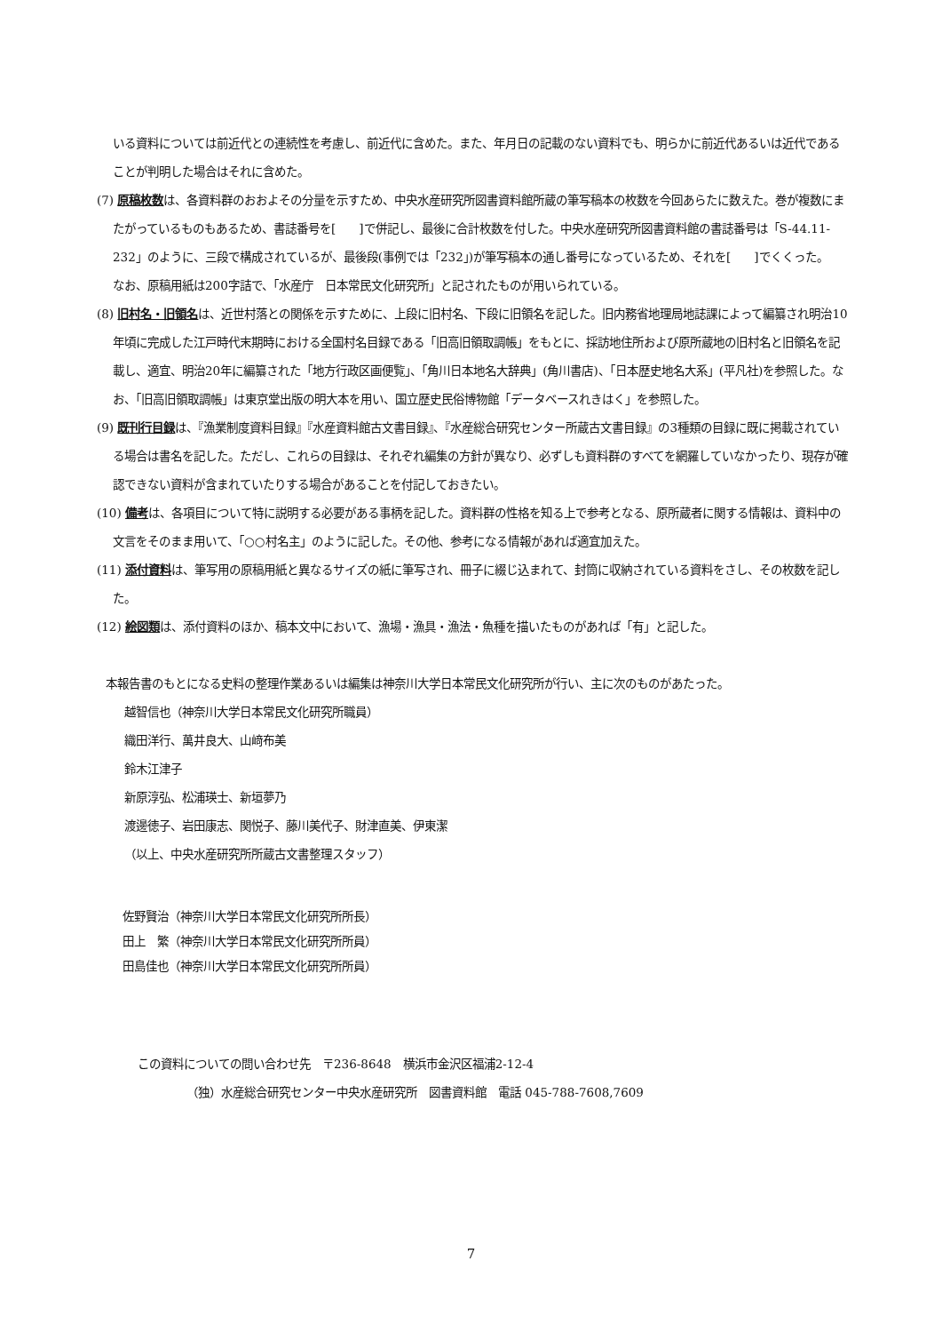いる資料については前近代との連続性を考慮し、前近代に含めた。また、年月日の記載のない資料でも、明らかに前近代あるいは近代であることが判明した場合はそれに含めた。
(7) 原稿枚数は、各資料群のおおよその分量を示すため、中央水産研究所図書資料館所蔵の筆写稿本の枚数を今回あらたに数えた。巻が複数にまたがっているものもあるため、書誌番号を[　　]で併記し、最後に合計枚数を付した。中央水産研究所図書資料館の書誌番号は「S-44.11-232」のように、三段で構成されているが、最後段(事例では「232」)が筆写稿本の通し番号になっているため、それを[　　]でくくった。
なお、原稿用紙は200字詰で、「水産庁　日本常民文化研究所」と記されたものが用いられている。
(8) 旧村名・旧領名は、近世村落との関係を示すために、上段に旧村名、下段に旧領名を記した。旧内務省地理局地誌課によって編纂され明治10年頃に完成した江戸時代末期時における全国村名目録である「旧高旧領取調帳」をもとに、採訪地住所および原所蔵地の旧村名と旧領名を記載し、適宜、明治20年に編纂された「地方行政区画便覧」、「角川日本地名大辞典」(角川書店)、「日本歴史地名大系」(平凡社)を参照した。なお、「旧高旧領取調帳」は東京堂出版の明大本を用い、国立歴史民俗博物館「データベースれきはく」を参照した。
(9) 既刊行目録は、『漁業制度資料目録』『水産資料館古文書目録』、『水産総合研究センター所蔵古文書目録』の3種類の目録に既に掲載されている場合は書名を記した。ただし、これらの目録は、それぞれ編集の方針が異なり、必ずしも資料群のすべてを網羅していなかったり、現存が確認できない資料が含まれていたりする場合があることを付記しておきたい。
(10) 備考は、各項目について特に説明する必要がある事柄を記した。資料群の性格を知る上で参考となる、原所蔵者に関する情報は、資料中の文言をそのまま用いて、「○○村名主」のように記した。その他、参考になる情報があれば適宜加えた。
(11) 添付資料は、筆写用の原稿用紙と異なるサイズの紙に筆写され、冊子に綴じ込まれて、封筒に収納されている資料をさし、その枚数を記した。
(12) 絵図類は、添付資料のほか、稿本文中において、漁場・漁具・漁法・魚種を描いたものがあれば「有」と記した。
本報告書のもとになる史料の整理作業あるいは編集は神奈川大学日本常民文化研究所が行い、主に次のものがあたった。
越智信也（神奈川大学日本常民文化研究所職員）
織田洋行、萬井良大、山﨑布美
鈴木江津子
新原淳弘、松浦瑛士、新垣夢乃
渡邊徳子、岩田康志、関悦子、藤川美代子、財津直美、伊東潔
（以上、中央水産研究所所蔵古文書整理スタッフ）
佐野賢治（神奈川大学日本常民文化研究所所長）
田上　繁（神奈川大学日本常民文化研究所所員）
田島佳也（神奈川大学日本常民文化研究所所員）
この資料についての問い合わせ先　〒236-8648　横浜市金沢区福浦2-12-4
（独）水産総合研究センター中央水産研究所　図書資料館　電話 045-788-7608,7609
7